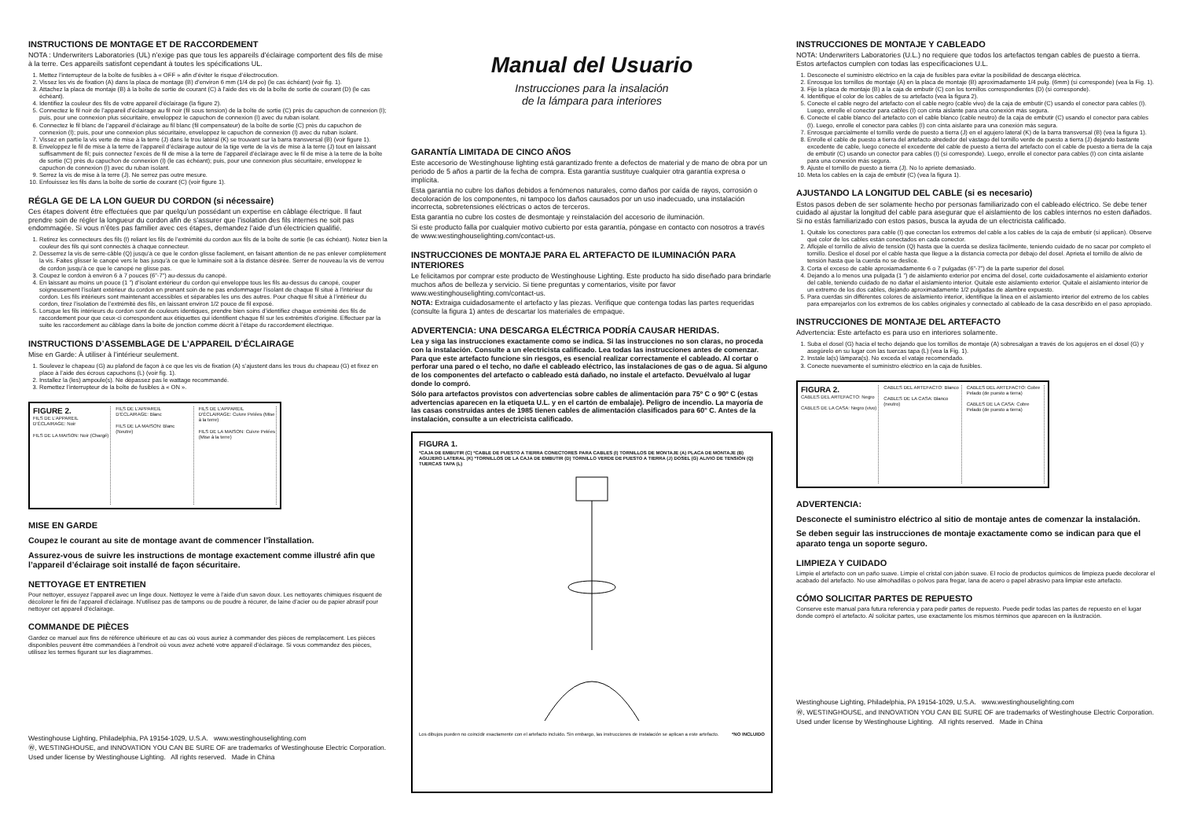INSTRUCTIONS DE MONTAGE ET DE RACCORDEMENT
NOTA : Underwriters Laboratories (UL) n’exige pas que tous les appareils d’éclairage comportent des fils de mise à la terre. Ces appareils satisfont cependant à toutes les spécifications UL.
1. Mettez l’interrupteur de la boîte de fusibles à « OFF » afin d’éviter le risque d’électrocution.
2. Vissez les vis de fixation (A) dans la placa de montage (B) d’environ 6 mm (1/4 de po) (le cas échéant) (voir fig. 1).
3. Attachez la placa de montaje (B) à la boîte de sortie de courant (C) à l’aide des vis de la boîte de sortie de courant (D) (le cas échéant).
4. Identifiez la couleur des fils de votre appareil d’éclairage (la figure 2).
5. Connectez le fil noir de l’appareil d’éclairage au fil noir (fil sous tension) de la boîte de sortie (C) près du capuchon de connexion (I); puis, pour une connexion plus sécuritaire, enveloppez le capuchon de connexion (I) avec du ruban isolant.
6. Connectez le fil blanc de l’appareil d’éclairage au fil blanc (fil compensateur) de la boîte de sortie (C) près du capuchon de connexion (I); puis, pour une connexion plus sécuritaire, enveloppez le capuchon de connexion (I) avec du ruban isolant.
7. Vissez en partie la vis verte de mise à la terre (J) dans le trou latéral (K) se trouvant sur la barra transversal (B) (voir figure 1).
8. Enveloppez le fil de mise à la terre de l’appareil d’éclairage autour de la tige verte de la vis de mise à la terre (J) tout en laissant suffisamment de fil; puis connectez l’excès de fil de mise à la terre de l’appareil d’éclairage avec le fil de mise à la terre de la boîte de sortie (C) près du capuchon de connexion (I) (le cas échéant); puis, pour une connexion plus sécuritaire, enveloppez le capuchon de connexion (I) avec du ruban isolant.
9. Serrez la vis de mise à la terre (J). Ne serrez pas outre mesure.
10. Enfouissez les fils dans la boîte de sortie de courant (C) (voir figure 1).
RÉGLA GE DE LA LON GUEUR DU CORDON (si nécessaire)
Ces étapes doivent être effectuées que par quelqu’un possédant un expertise en câblage électrique. Il faut prendre soin de régler la longueur du cordon afin de s’assurer que l’isolation des fils internes ne soit pas endommagée. Si vous n’êtes pas familier avec ces étapes, demandez l’aide d’un électricien qualifié.
1. Retirez les connecteurs des fils (I) reliant les fils de l’extrémité du cordon aux fils de la boîte de sortie (le cas échéant). Notez bien la couleur des fils qui sont connectés à chaque connecteur.
2. Desserrez la vis de serre-câble (Q) jusqu’à ce que le cordon glisse facilement, en faisant attention de ne pas enlever complètement la vis. Faites glisser le canopé vers le bas jusqu’à ce que le luminaire soit à la distance désirée. Serrer de nouveau la vis de verrou de cordon jusqu’à ce que le canopé ne glisse pas.
3. Coupez le cordon à environ 6 à 7 pouces (6”-7”) au-dessus du canopé.
4. En laissant au moins un pouce (1 ”) d’isolant extérieur du cordon qui enveloppe tous les fils au-dessus du canopé, couper soigneusement l’isolant extérieur du cordon en prenant soin de ne pas endommager l’isolant de chaque fil situé à l’intérieur du cordon. Les fils intérieurs sont maintenant accessibles et séparables les uns des autres. Pour chaque fil situé à l’intérieur du cordon, tirez l’isolation de l’extrémité des fils, en laissant environ 1/2 pouce de fil exposé.
5. Lorsque les fils intérieurs du cordon sont de couleurs identiques, prendre bien soins d’identifiez chaque extrémité des fils de raccordement pour que ceux-ci correspondent aux étiquettes qui identifient chaque fil sur les extrémités d’origine. Effectuer par la suite les raccordement au câblage dans la boite de jonction comme décrit à l’étape du raccordement électrique.
INSTRUCTIONS D’ASSEMBLAGE DE L’APPAREIL D’ÉCLAIRAGE
Mise en Garde: À utiliser à l’intérieur seulement.
1. Soulevez le chapeau (G) au plafond de façon à ce que les vis de fixation (A) s’ajustent dans les trous du chapeau (G) et fixez en place à l’aide des écrous capuchons (L) (voir fig. 1).
2. Installez la (les) ampoule(s). Ne dépassez pas le wattage recommandé.
3. Remettez l’interrupteur de la boîte de fusibles à « ON ».
FIGURE 2.
FILS DE L’APPAREIL D’ÉCLAIRAGE: Noir
FILS DE LA MAISON: Noir (Chargé)
FILS DE L’APPAREIL D’ÉCLAIRAGE: Blanc
FILS DE LA MAISON: Blanc (Neutre)
FILS DE L’APPAREIL D’ÉCLAIRAGE: Cuivre Pelées (Mise à la terre)
FILS DE LA MAISON: Cuivre Pelées (Mise à la terre)
MISE EN GARDE
Coupez le courant au site de montage avant de commencer l’înstallation.
Assurez-vous de suivre les instructions de montage exactement comme illustré afin que l’appareil d’éclairage soit installé de façon sécuritaire.
NETTOYAGE ET ENTRETIEN
Pour nettoyer, essuyez l’appareil avec un linge doux. Nettoyez le verre à l’aide d’un savon doux. Les nettoyants chimiques risquent de décolorer le fini de l’appareil d’éclairage. N’utilisez pas de tampons ou de poudre à récurer, de laine d’acier ou de papier abrasif pour nettoyer cet appareil d’éclairage.
COMMANDE DE PIÈCES
Gardez ce manuel aux fins de référence ultérieure et au cas où vous auriez à commander des pièces de remplacement. Les pièces disponibles peuvent être commandées à l’endroit où vous avez acheté votre appareil d’éclairage. Si vous commandez des pièces, utilisez les termes figurant sur les diagrammes.
Westinghouse Lighting, Philadelphia, PA 19154-1029, U.S.A. www.westinghouselighting.com
Ⓦ, WESTINGHOUSE, and INNOVATION YOU CAN BE SURE OF are trademarks of Westinghouse Electric Corporation.
Used under license by Westinghouse Lighting. All rights reserved. Made in China
Manual del Usuario
Instrucciones para la insalación
de la lámpara para interiores
GARANTÍA LIMITADA DE CINCO AÑOS
Este accesorio de Westinghouse lighting está garantizado frente a defectos de material y de mano de obra por un periodo de 5 años a partir de la fecha de compra. Esta garantía sustituye cualquier otra garantía expresa o implícita.
Esta garantía no cubre los daños debidos a fenómenos naturales, como daños por caída de rayos, corrosión o decoloración de los componentes, ni tampoco los daños causados por un uso inadecuado, una instalación incorrecta, sobretensiones eléctricas o actos de terceros.
Esta garantía no cubre los costes de desmontaje y reinstalación del accesorio de iluminación.
Si este producto falla por cualquier motivo cubierto por esta garantía, póngase en contacto con nosotros a través de www.westinghouselighting.com/contact-us.
INSTRUCCIONES DE MONTAJE PARA EL ARTEFACTO DE ILUMINACIÓN PARA INTERIORES
Le felicitamos por comprar este producto de Westinghouse Lighting. Este producto ha sido diseñado para brindarle muchos años de belleza y servicio. Si tiene preguntas y comentarios, visite por favor www.westinghouselighting.com/contact-us.
NOTA: Extraiga cuidadosamente el artefacto y las piezas. Verifique que contenga todas las partes requeridas (consulte la figura 1) antes de descartar los materiales de empaque.
ADVERTENCIA: UNA DESCARGA ELÉCTRICA PODRÍA CAUSAR HERIDAS.
Lea y siga las instrucciones exactamente como se indica. Si las instrucciones no son claras, no proceda con la instalación. Consulte a un electricista calificado. Lea todas las instrucciones antes de comenzar. Para que este artefacto funcione sin riesgos, es esencial realizar correctamente el cableado. Al cortar o perforar una pared o el techo, no dañe el cableado eléctrico, las instalaciones de gas o de agua. Si alguno de los componentes del artefacto o cableado está dañado, no instale el artefacto. Devuélvalo al lugar donde lo compró.
Sólo para artefactos provistos con advertencias sobre cables de alimentación para 75º C o 90º C (estas advertencias aparecen en la etiqueta U.L. y en el cartón de embalaje). Peligro de incendio. La mayoría de las casas construidas antes de 1985 tienen cables de alimentación clasificados para 60° C. Antes de la instalación, consulte a un electricista calificado.
FIGURA 1.
*CAJA DE EMBUTIR (C) *CABLE DE PUESTO A TIERRA CONECTORES PARA CABLES (I) TORNILLOS DE MONTAJE (A) PLACA DE MONTAJE (B) AGUJERO LATERAL (K) *TORNILLOS DE LA CAJA DE EMBUTIR (D) TORNILLO VERDE DE PUESTO A TIERRA (J) DOSEL (G) ALIVIO DE TENSIÓN (Q) TUERCAS TAPA (L)
Los dibujos pueden no coincidir exactamente con el artefacto incluido. Sin embargo, las instrucciones de instalación se aplican a este artefacto. *NO INCLUIDO
INSTRUCCIONES DE MONTAJE Y CABLEADO
NOTA: Underwriters Laboratories (U.L.) no requiere que todos los artefactos tengan cables de puesto a tierra. Estos artefactos cumplen con todas las especificaciones U.L.
1. Desconecte el suministro eléctrico en la caja de fusibles para evitar la posibilidad de descarga eléctrica.
2. Enrosque los tornillos de montaje (A) en la placa de montaje (B) aproximadamente 1/4 pulg. (6mm) (si corresponde) (vea la Fig. 1).
3. Fije la placa de montaje (B) a la caja de embutir (C) con los tornillos correspondientes (D) (si corresponde).
4. Identifique el color de los cables de su artefacto (vea la figura 2).
5. Conecte el cable negro del artefacto con el cable negro (cable vivo) de la caja de embutir (C) usando el conector para cables (I). Luego, enrolle el conector para cables (I) con cinta aislante para una conexión más segura.
6. Conecte el cable blanco del artefacto con el cable blanco (cable neutro) de la caja de embutir (C) usando el conector para cables (I). Luego, enrolle el conector para cables (I) con cinta aislante para una conexión más segura.
7. Enrosque parcialmente el tornillo verde de puesto a tierra (J) en el agujero lateral (K) de la barra transversal (B) (vea la figura 1).
8. Enrolle el cable de puesto a tierra del artefacto alrededor del vástago del tornillo verde de puesto a tierra (J) dejando bastante excedente de cable, luego conecte el excedente del cable de puesto a tierra del artefacto con el cable de puesto a tierra de la caja de embutir (C) usando un conector para cables (I) (si corresponde). Luego, enrolle el conector para cables (I) con cinta aislante para una conexión más segura.
9. Ajuste el tornillo de puesto a tierra (J). No lo apriete demasiado.
10. Meta los cables en la caja de embutir (C) (vea la figura 1).
AJUSTANDO LA LONGITUD DEL CABLE (si es necesario)
Estos pasos deben de ser solamente hecho por personas familiarizado con el cableado eléctrico. Se debe tener cuidado al ajustar la longitud del cable para asegurar que el aislamiento de los cables internos no esten dañados. Si no estás familiarizado con estos pasos, busca la ayuda de un electricista calificado.
1. Quitale los conectores para cable (I) que conectan los extremos del cable a los cables de la caja de embutir (si applican). Observe qué color de los cables están conectados en cada conector.
2. Aflojale el tornillo de alivio de tensión (Q) hasta que la cuerda se desliza fácilmente, teniendo cuidado de no sacar por completo el tornillo. Deslice el dosel por el cable hasta que llegue a la distancia correcta por debajo del dosel. Aprieta el tornillo de alivio de tensión hasta que la cuerda no se deslice.
3. Corta el exceso de cable aproxiamadamente 6 o 7 pulgadas (6”-7”) de la parte superior del dosel.
4. Dejando a lo menos una pulgada (1 ”) de aislamiento exterior por encima del dosel, corte cuidadosamente el aislamiento exterior del cable, teniendo cuidado de no dañar el aislamiento interior. Quitale este aislamiento exterior. Quitale el aislamiento interior de un extremo de los dos cables, dejando aproximadamente 1/2 pulgadas de alambre expuesto.
5. Para cuerdas sin différentes colores de aislamiento interior, identifique la linea en el aislamiento interior del extremo de los cables para emparejarlos con los extremos de los cables originales y connectado al cableado de la casa describido en el paso apropiado.
INSTRUCCIONES DE MONTAJE DEL ARTEFACTO
Advertencia: Este artefacto es para uso en interiores solamente.
1. Suba el dosel (G) hacia el techo dejando que los tornillos de montaje (A) sobresalgan a través de los agujeros en el dosel (G) y asegúrelo en su lugar con las tuercas tapa (L) (vea la Fig. 1).
2. Instale la(s) lámpara(s). No exceda el vataje recomendado.
3. Conecte nuevamente el suministro eléctrico en la caja de fusibles.
FIGURA 2.
CABLES DEL ARTEFACTO: Negro
CABLES DE LA CASA: Negro (vivo)
CABLES DEL ARTEFACTO: Blanco
CABLES DE LA CASA: Blanco (neutro)
CABLES DEL ARTEFACTO: Cobre Pelado (de puesto a tierra)
CABLES DE LA CASA: Cobre Pelado (de puesto a tierra)
ADVERTENCIA:
Desconecte el suministro eléctrico al sitio de montaje antes de comenzar la instalación.
Se deben seguir las instrucciones de montaje exactamente como se indican para que el aparato tenga un soporte seguro.
LIMPIEZA Y CUIDADO
Limpie el artefacto con un paño suave. Limpie el cristal con jabón suave. El rocío de productos químicos de limpieza puede decolorar el acabado del artefacto. No use almohadillas o polvos para fregar, lana de acero o papel abrasivo para limpiar este artefacto.
CÓMO SOLICITAR PARTES DE REPUESTO
Conserve este manual para futura referencia y para pedir partes de repuesto. Puede pedir todas las partes de repuesto en el lugar donde compró el artefacto. Al solicitar partes, use exactamente los mismos términos que aparecen en la ilustración.
Westinghouse Lighting, Philadelphia, PA 19154-1029, U.S.A. www.westinghouselighting.com
Ⓦ, WESTINGHOUSE, and INNOVATION YOU CAN BE SURE OF are trademarks of Westinghouse Electric Corporation.
Used under license by Westinghouse Lighting. All rights reserved. Made in China